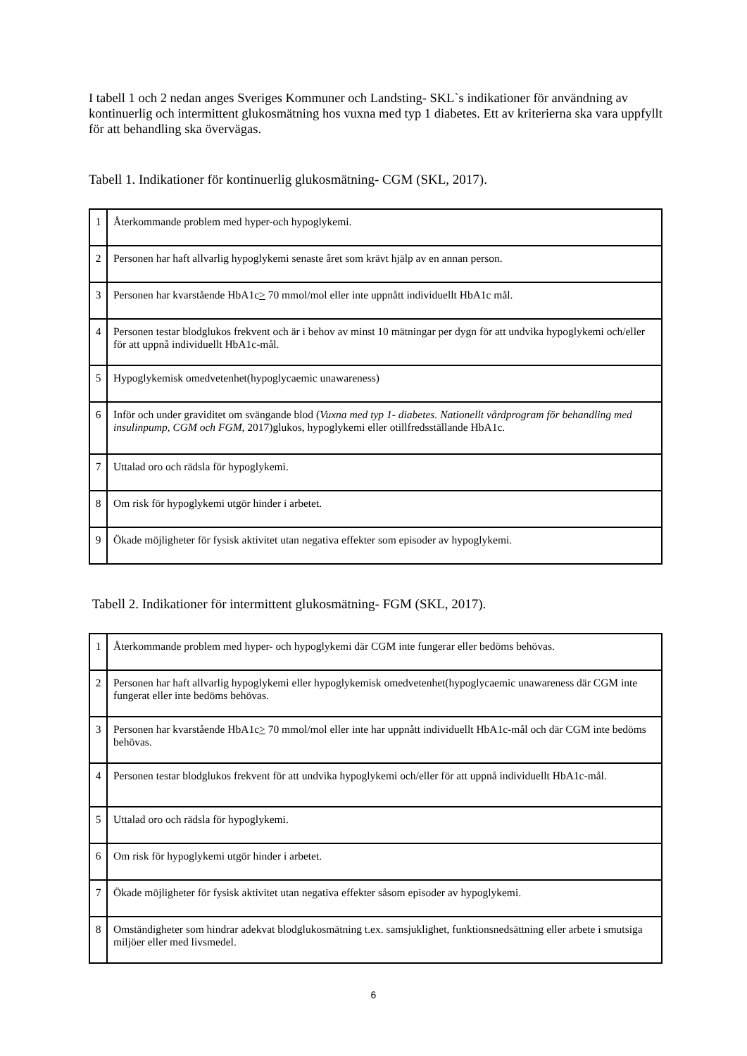I tabell 1 och 2 nedan anges Sveriges Kommuner och Landsting- SKL`s indikationer för användning av kontinuerlig och intermittent glukosmätning hos vuxna med typ 1 diabetes. Ett av kriterierna ska vara uppfyllt för att behandling ska övervägas.
Tabell 1. Indikationer för kontinuerlig glukosmätning- CGM (SKL, 2017).
| 1 | Återkommande problem med hyper-och hypoglykemi. |
| 2 | Personen har haft allvarlig hypoglykemi senaste året som krävt hjälp av en annan person. |
| 3 | Personen har kvarstående HbA1c > 70 mmol/mol eller inte uppnått individuellt HbA1c mål. |
| 4 | Personen testar blodglukos frekvent och är i behov av minst 10 mätningar per dygn för att undvika hypoglykemi och/eller för att uppnå individuellt HbA1c-mål. |
| 5 | Hypoglykemisk omedvetenhet(hypoglycaemic unawareness) |
| 6 | Inför och under graviditet om svängande blod ( Vuxna med typ 1- diabetes. Nationellt vårdprogram för behandling med insulinpump, CGM och FGM , 2017)glukos, hypoglykemi eller otillfredsställande HbA1c. |
| 7 | Uttalad oro och rädsla för hypoglykemi. |
| 8 | Om risk för hypoglykemi utgör hinder i arbetet. |
| 9 | Ökade möjligheter för fysisk aktivitet utan negativa effekter som episoder av hypoglykemi. |
Tabell 2. Indikationer för intermittent glukosmätning- FGM (SKL, 2017).
| 1 | Återkommande problem med hyper- och hypoglykemi där CGM inte fungerar eller bedöms behövas. |
| 2 | Personen har haft allvarlig hypoglykemi eller hypoglykemisk omedvetenhet(hypoglycaemic unawareness där CGM inte fungerat eller inte bedöms behövas. |
| 3 | Personen har kvarstående HbA1c > 70 mmol/mol eller inte har uppnått individuellt HbA1c-mål och där CGM inte bedöms behövas. |
| 4 | Personen testar blodglukos frekvent för att undvika hypoglykemi och/eller för att uppnå individuellt HbA1c-mål. |
| 5 | Uttalad oro och rädsla för hypoglykemi. |
| 6 | Om risk för hypoglykemi utgör hinder i arbetet. |
| 7 | Ökade möjligheter för fysisk aktivitet utan negativa effekter såsom episoder av hypoglykemi. |
| 8 | Omständigheter som hindrar adekvat blodglukosmätning t.ex. samsjuklighet, funktionsnedsättning eller arbete i smutsiga miljöer eller med livsmedel. |
6